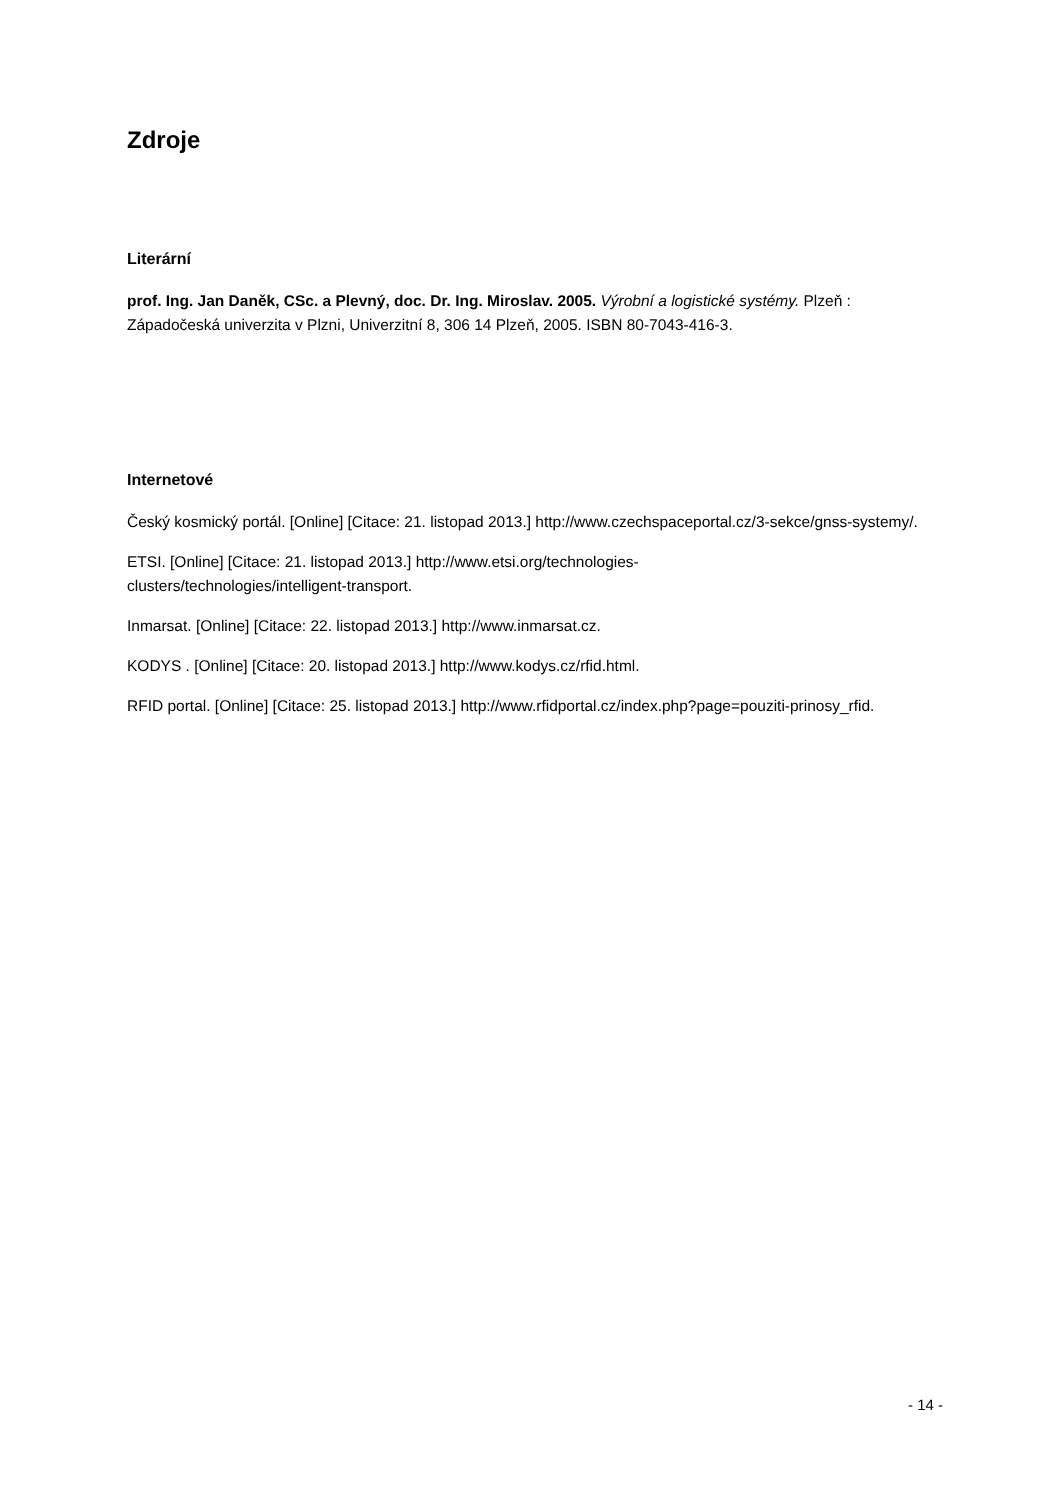Zdroje
Literární
prof. Ing. Jan Daněk, CSc. a Plevný, doc. Dr. Ing. Miroslav. 2005. Výrobní a logistické systémy. Plzeň : Západočeská univerzita v Plzni, Univerzitní 8, 306 14 Plzeň, 2005. ISBN 80-7043-416-3.
Internetové
Český kosmický portál. [Online] [Citace: 21. listopad 2013.] http://www.czechspaceportal.cz/3-sekce/gnss-systemy/.
ETSI. [Online] [Citace: 21. listopad 2013.] http://www.etsi.org/technologies-
clusters/technologies/intelligent-transport.
Inmarsat. [Online] [Citace: 22. listopad 2013.] http://www.inmarsat.cz.
KODYS . [Online] [Citace: 20. listopad 2013.] http://www.kodys.cz/rfid.html.
RFID portal. [Online] [Citace: 25. listopad 2013.] http://www.rfidportal.cz/index.php?page=pouziti-prinosy_rfid.
- 14 -